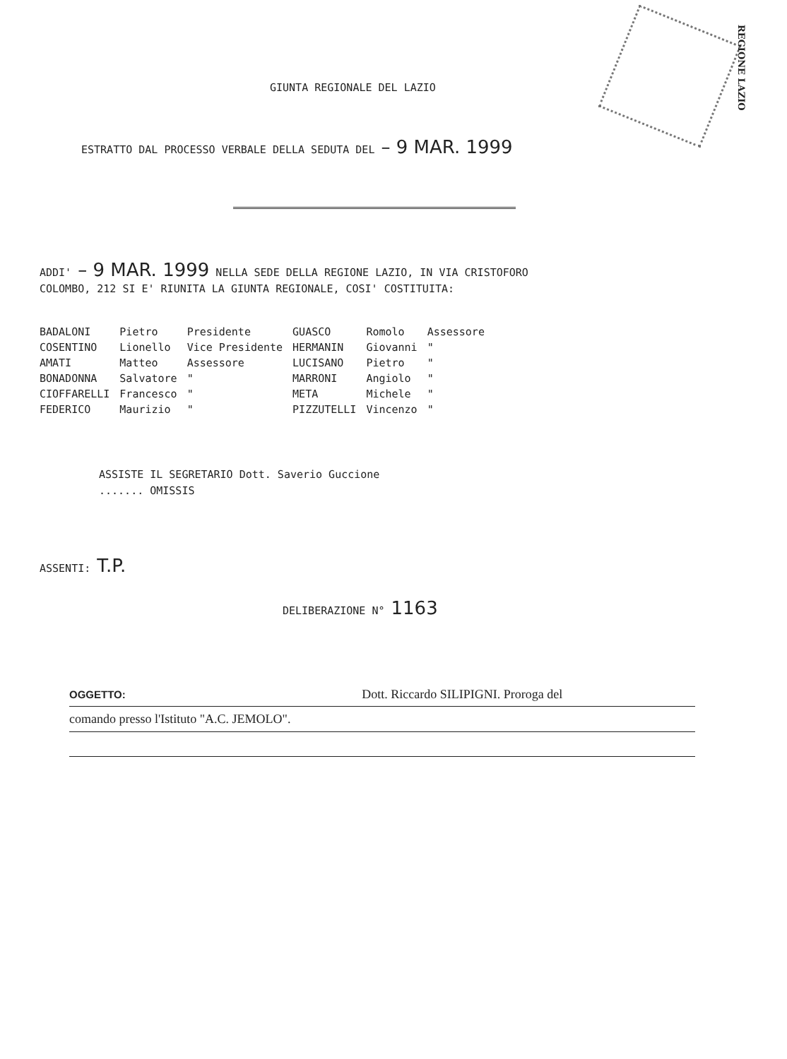REGIONE LAZIO
GIUNTA REGIONALE DEL LAZIO
ESTRATTO DAL PROCESSO VERBALE DELLA SEDUTA DEL – 9 MAR. 1999
ADDI' – 9 MAR. 1999 NELLA SEDE DELLA REGIONE LAZIO, IN VIA CRISTOFORO
COLOMBO, 212 SI E' RIUNITA LA GIUNTA REGIONALE, COSI' COSTITUITA:
| BADALONI | Pietro | Presidente | GUASCO | Romolo | Assessore |
| COSENTINO | Lionello | Vice Presidente | HERMANIN | Giovanni | " |
| AMATI | Matteo | Assessore | LUCISANO | Pietro | " |
| BONADONNA | Salvatore | " | MARRONI | Angiolo | " |
| CIOFFARELLI | Francesco | " | META | Michele | " |
| FEDERICO | Maurizio | " | PIZZUTELLI | Vincenzo | " |
ASSISTE IL SEGRETARIO Dott. Saverio Guccione
....... OMISSIS
ASSENTI: T.P.
DELIBERAZIONE N° 1163
OGGETTO: Dott. Riccardo SILIPIGNI. Proroga del
comando presso l'Istituto "A.C. JEMOLO".